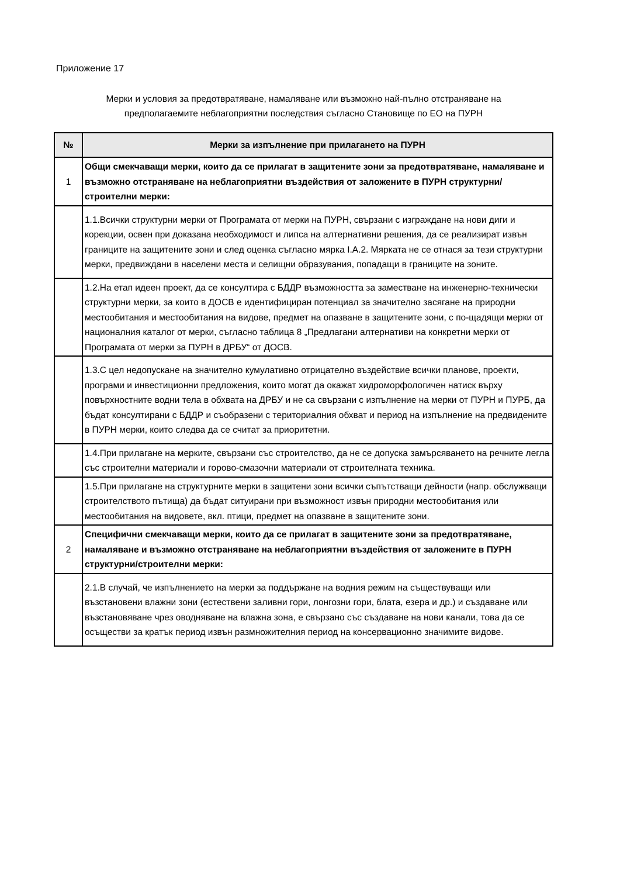Приложение 17
Мерки и условия за предотвратяване, намаляване или възможно най-пълно отстраняване на
предполагаемите неблагоприятни последствия съгласно Становище по ЕО на ПУРН
| № | Мерки за изпълнение при прилагането на ПУРН |
| --- | --- |
| 1 | Общи смекчаващи мерки, които да се прилагат в защитените зони за предотвратяване, намаляване и възможно отстраняване на неблагоприятни въздействия от заложените в ПУРН структурни/строителни мерки: |
| | 1.1.Всички структурни мерки от Програмата от мерки на ПУРН, свързани с изграждане на нови диги и корекции, освен при доказана необходимост и липса на алтернативни решения, да се реализират извън границите на защитените зони и след оценка съгласно мярка I.A.2. Мярката не се отнася за тези структурни мерки, предвиждани в населени места и селищни образувания, попадащи в границите на зоните. |
| | 1.2.На етап идеен проект, да се консултира с БДДР възможността за заместване на инженерно-технически структурни мерки, за които в ДОСВ е идентифициран потенциал за значително засягане на природни местообитания и местообитания на видове, предмет на опазване в защитените зони, с по-щадящи мерки от националния каталог от мерки, съгласно таблица 8 „Предлагани алтернативи на конкретни мерки от Програмата от мерки за ПУРН в ДРБУ“ от ДОСВ. |
| | 1.3.С цел недопускане на значително кумулативно отрицателно въздействие всички планове, проекти, програми и инвестиционни предложения, които могат да окажат хидроморфологичен натиск върху повърхностните водни тела в обхвата на ДРБУ и не са свързани с изпълнение на мерки от ПУРН и ПУРБ, да бъдат консултирани с БДДР и съобразени с териториалния обхват и период на изпълнение на предвидените в ПУРН мерки, които следва да се считат за приоритетни. |
| | 1.4.При прилагане на мерките, свързани със строителство, да не се допуска замърсяването на речните легла със строителни материали и горово-смазочни материали от строителната техника. |
| | 1.5.При прилагане на структурните мерки в защитени зони всички съпътстващи дейности (напр. обслужващи строителството пътища) да бъдат ситуирани при възможност извън природни местообитания или местообитания на видовете, вкл. птици, предмет на опазване в защитените зони. |
| 2 | Специфични смекчаващи мерки, които да се прилагат в защитените зони за предотвратяване, намаляване и възможно отстраняване на неблагоприятни въздействия от заложените в ПУРН структурни/строителни мерки: |
| | 2.1.В случай, че изпълнението на мерки за поддържане на водния режим на съществуващи или възстановени влажни зони (естествени заливни гори, лонгозни гори, блата, езера и др.) и създаване или възстановяване чрез оводняване на влажна зона, е свързано със създаване на нови канали, това да се осъществи за кратък период извън размножителния период на консервационно значимите видове. |